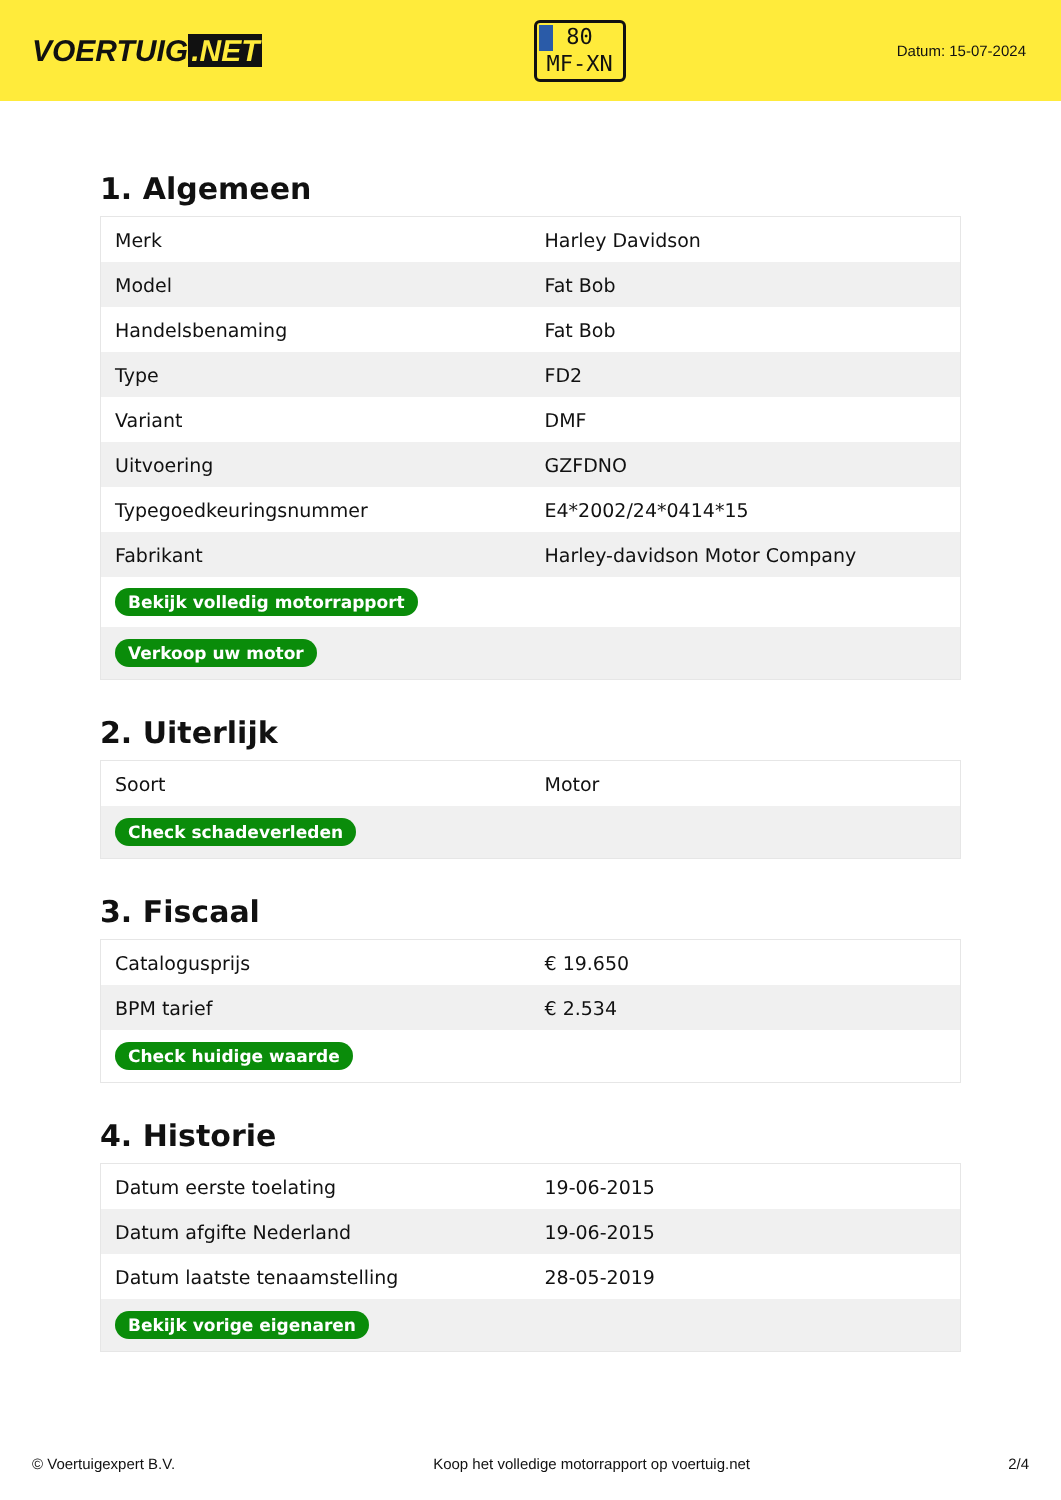VOERTUIG.NET
80
MF-XN
Datum: 15-07-2024
1. Algemeen
| Merk | Harley Davidson |
| Model | Fat Bob |
| Handelsbenaming | Fat Bob |
| Type | FD2 |
| Variant | DMF |
| Uitvoering | GZFDNO |
| Typegoedkeuringsnummer | E4*2002/24*0414*15 |
| Fabrikant | Harley-davidson Motor Company |
| Bekijk volledig motorrapport | |
| Verkoop uw motor | |
2. Uiterlijk
| Soort | Motor |
| Check schadeverleden | |
3. Fiscaal
| Catalogusprijs | € 19.650 |
| BPM tarief | € 2.534 |
| Check huidige waarde | |
4. Historie
| Datum eerste toelating | 19-06-2015 |
| Datum afgifte Nederland | 19-06-2015 |
| Datum laatste tenaamstelling | 28-05-2019 |
| Bekijk vorige eigenaren | |
© Voertuigexpert B.V. Koop het volledige motorrapport op voertuig.net 2/4